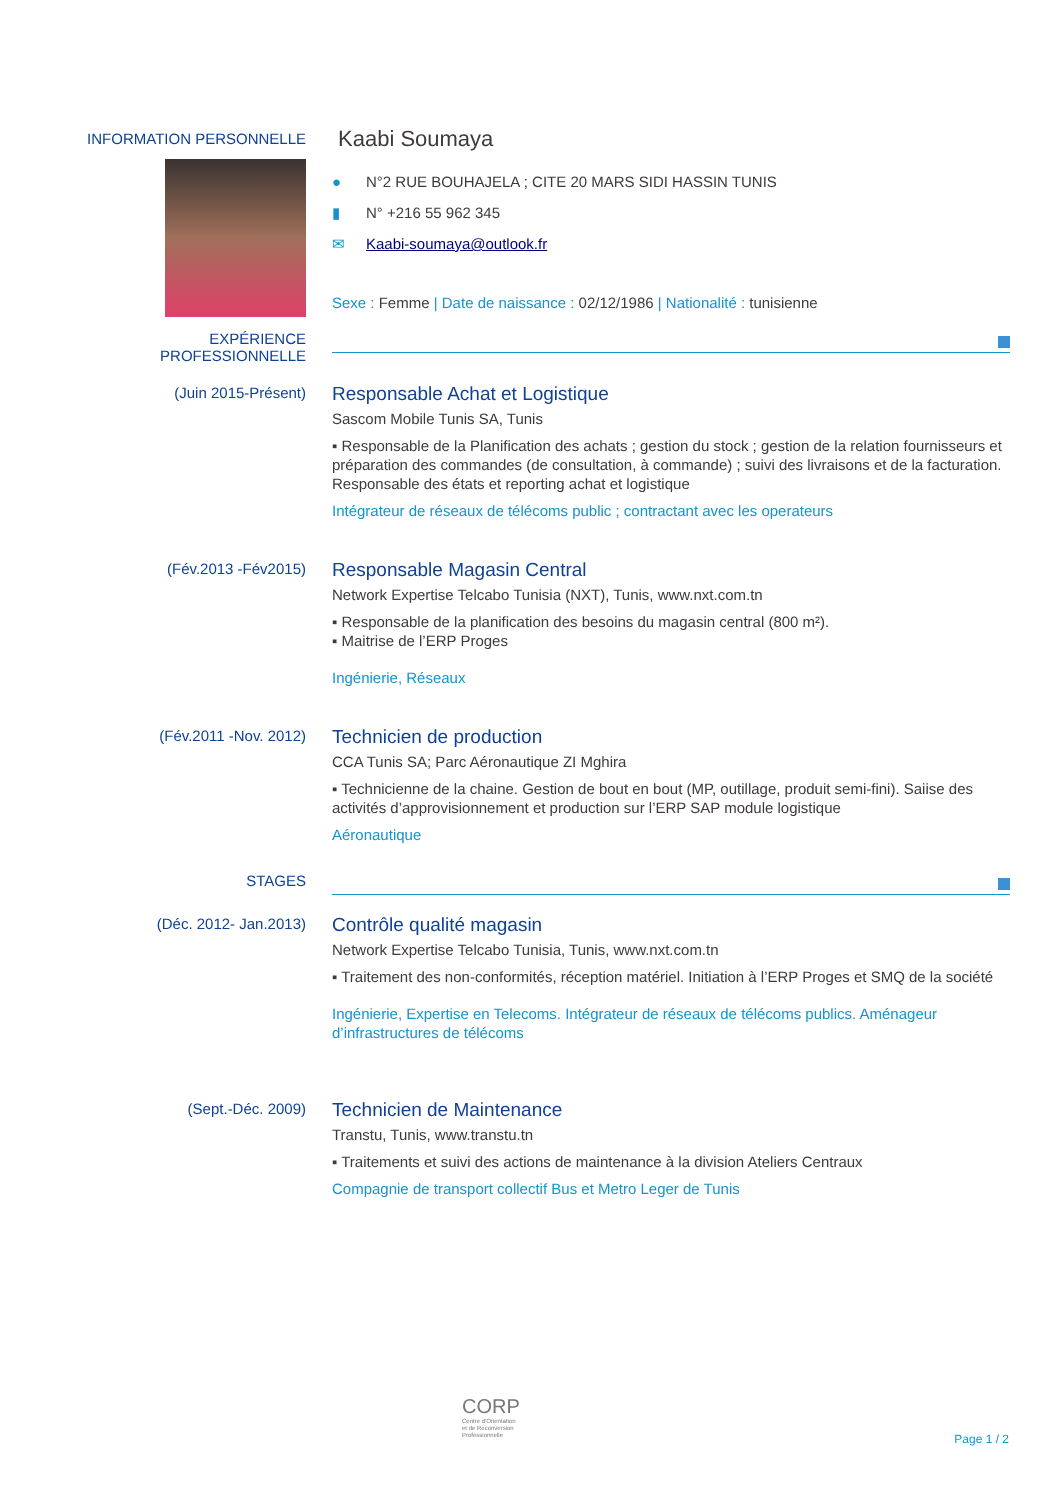INFORMATION PERSONNELLE
Kaabi Soumaya
● N°2 RUE BOUHAJELA ; CITE 20 MARS SIDI HASSIN TUNIS
▮ N° +216 55 962 345
✉ Kaabi-soumaya@outlook.fr
Sexe : Femme | Date de naissance : 02/12/1986 | Nationalité : tunisienne
EXPÉRIENCE PROFESSIONNELLE
(Juin 2015-Présent)
Responsable Achat et Logistique
Sascom Mobile Tunis SA, Tunis
▪ Responsable de la Planification des achats ; gestion du stock ; gestion de la relation fournisseurs et préparation des commandes (de consultation, à commande) ; suivi des livraisons et de la facturation. Responsable des états et reporting achat et logistique
Intégrateur de réseaux de télécoms public ; contractant avec les operateurs
(Fév.2013 -Fév2015)
Responsable Magasin Central
Network Expertise Telcabo Tunisia (NXT), Tunis, www.nxt.com.tn
▪ Responsable de la planification des besoins du magasin central (800 m²).
▪ Maitrise de l’ERP Proges
Ingénierie, Réseaux
(Fév.2011 -Nov. 2012)
Technicien de production
CCA Tunis SA; Parc Aéronautique ZI Mghira
▪ Technicienne de la chaine. Gestion de bout en bout (MP, outillage, produit semi-fini). Saiise des activités d’approvisionnement et production sur l’ERP SAP module logistique
Aéronautique
STAGES
(Déc. 2012- Jan.2013)
Contrôle qualité magasin
Network Expertise Telcabo Tunisia, Tunis, www.nxt.com.tn
▪ Traitement des non-conformités, réception matériel. Initiation à l’ERP Proges et SMQ de la société
Ingénierie, Expertise en Telecoms. Intégrateur de réseaux de télécoms publics. Aménageur d’infrastructures de télécoms
(Sept.-Déc. 2009)
Technicien de Maintenance
Transtu, Tunis, www.transtu.tn
▪ Traitements et suivi des actions de maintenance à la division Ateliers Centraux
Compagnie de transport collectif Bus et Metro Leger de Tunis
CORP
Centre d'Orientation
et de Reconversion
Professionnelle
Page 1 / 2